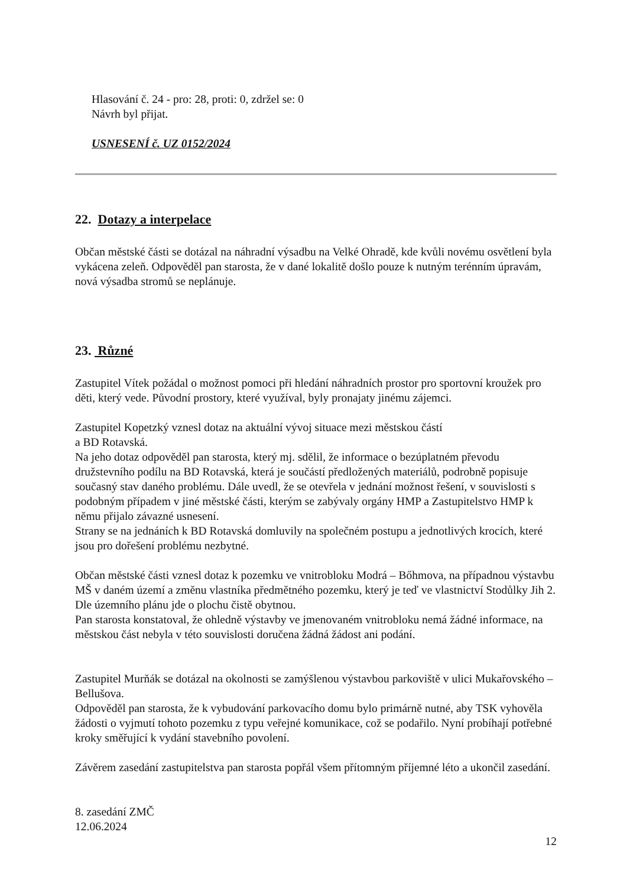Hlasování č. 24 - pro: 28, proti: 0, zdržel se: 0
Návrh byl přijat.
USNESENÍ č. UZ 0152/2024
22. Dotazy a interpelace
Občan městské části se dotázal na náhradní výsadbu na Velké Ohradě, kde kvůli novému osvětlení byla vykácena zeleň. Odpověděl pan starosta, že v dané lokalitě došlo pouze k nutným terénním úpravám, nová výsadba stromů se neplánuje.
23. Různé
Zastupitel Vítek požádal o možnost pomoci při hledání náhradních prostor pro sportovní kroužek pro děti, který vede. Původní prostory, které využíval, byly pronajaty jinému zájemci.
Zastupitel Kopetzký vznesl dotaz na aktuální vývoj situace mezi městskou částí
a BD Rotavská.
Na jeho dotaz odpověděl pan starosta, který mj. sdělil, že informace o bezúplatném převodu družstevního podílu na BD Rotavská, která je součástí předložených materiálů, podrobně popisuje současný stav daného problému. Dále uvedl, že se otevřela v jednání možnost řešení, v souvislosti s podobným případem v jiné městské části, kterým se zabývaly orgány HMP a Zastupitelstvo HMP k němu přijalo závazné usnesení.
Strany se na jednáních k BD Rotavská domluvily na společném postupu a jednotlivých krocích, které jsou pro dořešení problému nezbytné.
Občan městské části vznesl dotaz k pozemku ve vnitrobloku Modrá – Bőhmova, na případnou výstavbu MŠ v daném území a změnu vlastníka předmětného pozemku, který je teď ve vlastnictví Stodůlky Jih 2. Dle územního plánu jde o plochu čistě obytnou.
Pan starosta konstatoval, že ohledně výstavby ve jmenovaném vnitrobloku nemá žádné informace, na městskou část nebyla v této souvislosti doručena žádná žádost ani podání.
Zastupitel Murňák se dotázal na okolnosti se zamýšlenou výstavbou parkoviště v ulici Mukařovského – Bellušova.
Odpověděl pan starosta, že k vybudování parkovacího domu bylo primárně nutné, aby TSK vyhověla žádosti o vyjmutí tohoto pozemku z typu veřejné komunikace, což se podařilo. Nyní probíhají potřebné kroky směřující k vydání stavebního povolení.
Závěrem zasedání zastupitelstva pan starosta popřál všem přítomným příjemné léto a ukončil zasedání.
8. zasedání ZMČ
12.06.2024
12